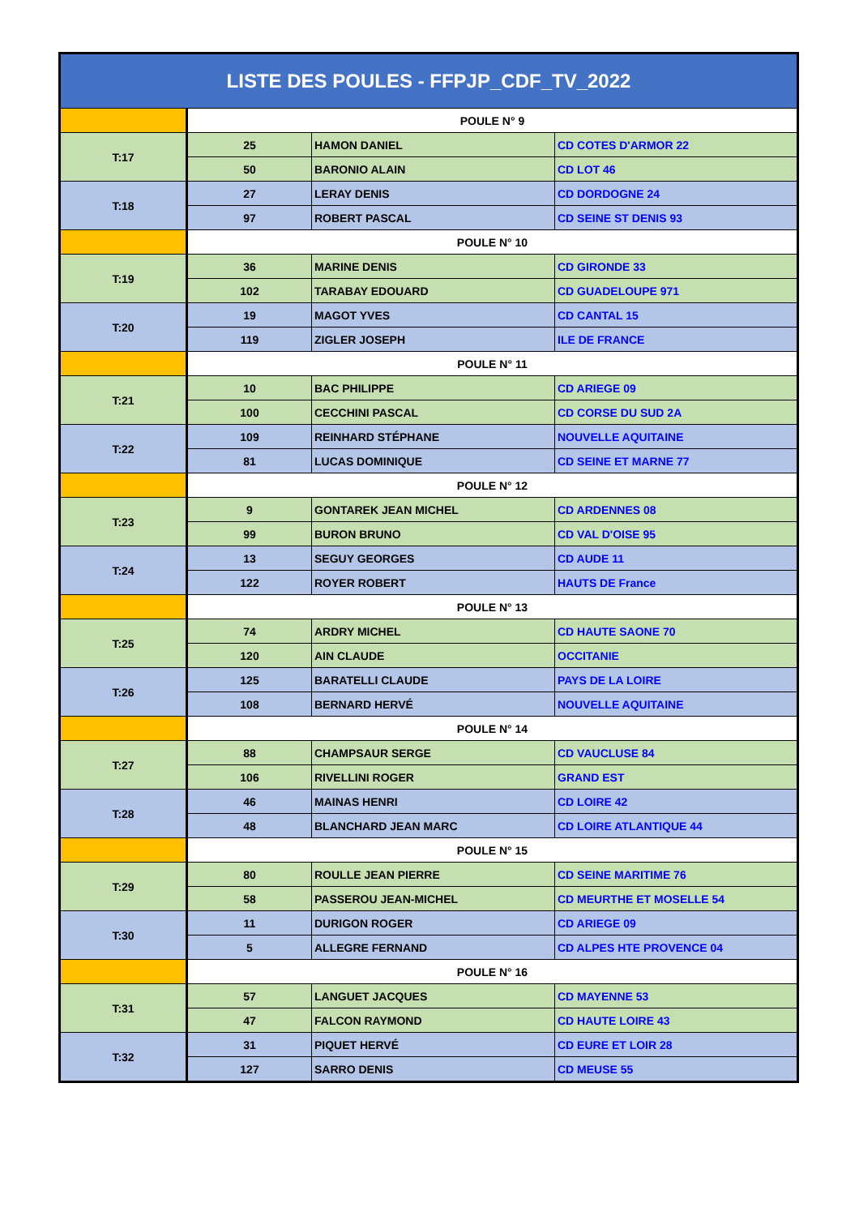| LISTE DES POULES - FFPJP_CDF_TV_2022 | | | |
| --- | --- | --- | --- |
| | POULE N° 9 | | |
| T:17 | 25 | HAMON DANIEL | CD COTES D'ARMOR 22 |
| | 50 | BARONIO ALAIN | CD LOT 46 |
| T:18 | 27 | LERAY DENIS | CD DORDOGNE 24 |
| | 97 | ROBERT PASCAL | CD SEINE ST DENIS 93 |
| | POULE N° 10 | | |
| T:19 | 36 | MARINE DENIS | CD GIRONDE 33 |
| | 102 | TARABAY EDOUARD | CD GUADELOUPE 971 |
| T:20 | 19 | MAGOT YVES | CD CANTAL 15 |
| | 119 | ZIGLER JOSEPH | ILE DE FRANCE |
| | POULE N° 11 | | |
| T:21 | 10 | BAC PHILIPPE | CD ARIEGE 09 |
| | 100 | CECCHINI PASCAL | CD CORSE DU SUD 2A |
| T:22 | 109 | REINHARD STÉPHANE | NOUVELLE AQUITAINE |
| | 81 | LUCAS DOMINIQUE | CD SEINE ET MARNE 77 |
| | POULE N° 12 | | |
| T:23 | 9 | GONTAREK JEAN MICHEL | CD ARDENNES 08 |
| | 99 | BURON BRUNO | CD VAL D'OISE 95 |
| T:24 | 13 | SEGUY GEORGES | CD AUDE 11 |
| | 122 | ROYER ROBERT | HAUTS DE France |
| | POULE N° 13 | | |
| T:25 | 74 | ARDRY MICHEL | CD HAUTE SAONE 70 |
| | 120 | AIN CLAUDE | OCCITANIE |
| T:26 | 125 | BARATELLI CLAUDE | PAYS DE LA LOIRE |
| | 108 | BERNARD HERVÉ | NOUVELLE AQUITAINE |
| | POULE N° 14 | | |
| T:27 | 88 | CHAMPSAUR SERGE | CD VAUCLUSE 84 |
| | 106 | RIVELLINI ROGER | GRAND EST |
| T:28 | 46 | MAINAS HENRI | CD LOIRE 42 |
| | 48 | BLANCHARD JEAN MARC | CD LOIRE ATLANTIQUE 44 |
| | POULE N° 15 | | |
| T:29 | 80 | ROULLE JEAN PIERRE | CD SEINE MARITIME 76 |
| | 58 | PASSEROU JEAN-MICHEL | CD MEURTHE ET MOSELLE 54 |
| T:30 | 11 | DURIGON ROGER | CD ARIEGE 09 |
| | 5 | ALLEGRE FERNAND | CD ALPES HTE PROVENCE 04 |
| | POULE N° 16 | | |
| T:31 | 57 | LANGUET JACQUES | CD MAYENNE 53 |
| | 47 | FALCON RAYMOND | CD HAUTE LOIRE 43 |
| T:32 | 31 | PIQUET HERVÉ | CD EURE ET LOIR 28 |
| | 127 | SARRO DENIS | CD MEUSE 55 |